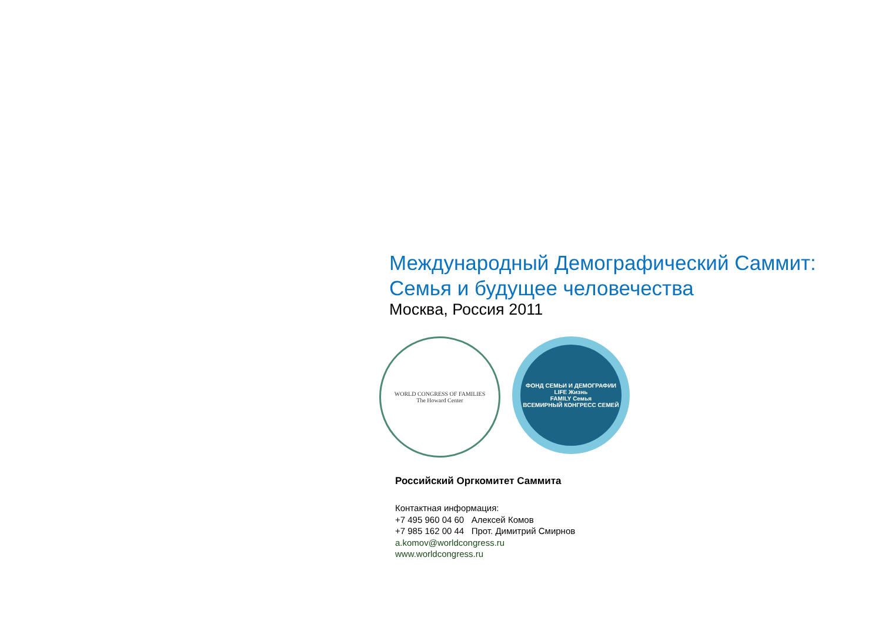Международный Демографический Саммит:
Семья и будущее человечества
Москва, Россия 2011
WORLD CONGRESS OF FAMILIES
The Howard Center
ФОНД СЕМЬИ И ДЕМОГРАФИИ
LIFE Жизнь
FAMILY Семья
ВСЕМИРНЫЙ КОНГРЕСС СЕМЕЙ
Российский Оргкомитет Саммита
Контактная информация:
+7 495 960 04 60 Алексей Комов
+7 985 162 00 44 Прот. Димитрий Смирнов
a.komov@worldcongress.ru
www.worldcongress.ru